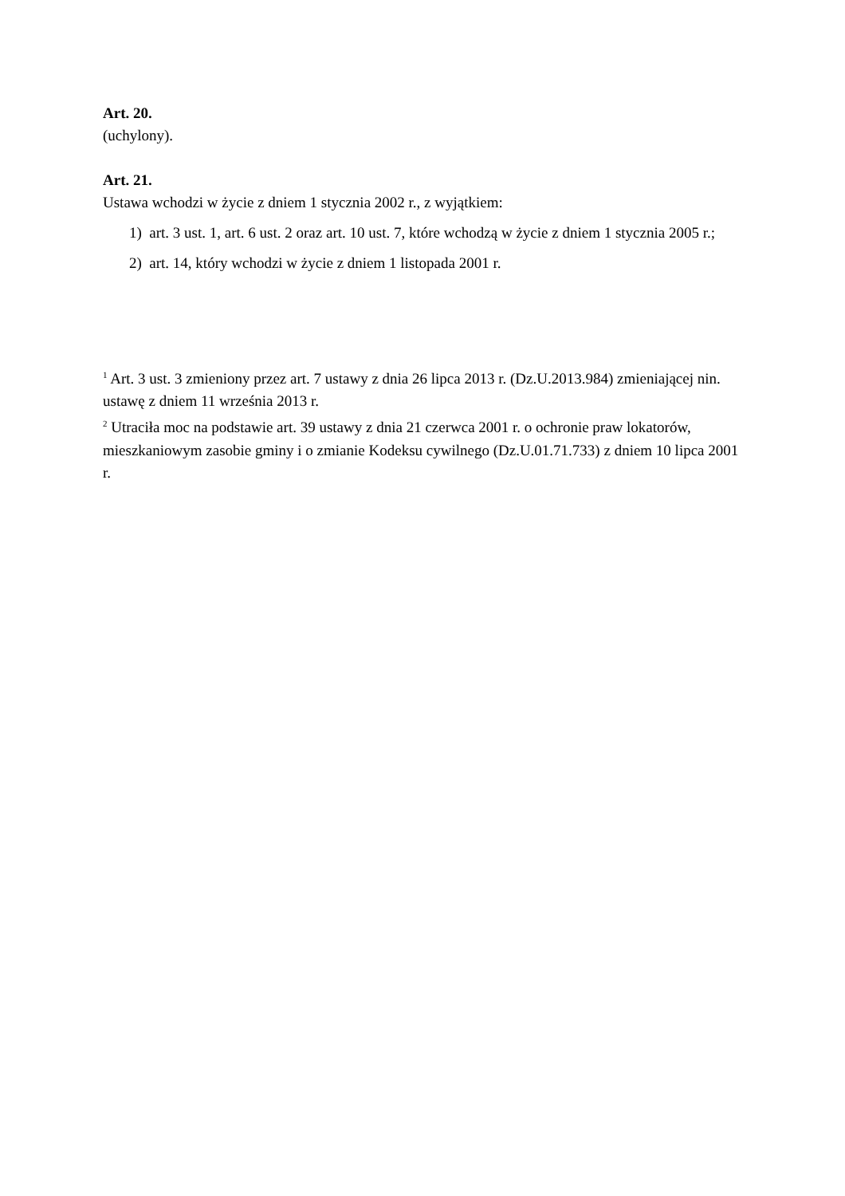Art. 20.
(uchylony).
Art. 21.
Ustawa wchodzi w życie z dniem 1 stycznia 2002 r., z wyjątkiem:
1) art. 3 ust. 1, art. 6 ust. 2 oraz art. 10 ust. 7, które wchodzą w życie z dniem 1 stycznia 2005 r.;
2) art. 14, który wchodzi w życie z dniem 1 listopada 2001 r.
<sup>1</sup> Art. 3 ust. 3 zmieniony przez art. 7 ustawy z dnia 26 lipca 2013 r. (Dz.U.2013.984) zmieniającej nin. ustawę z dniem 11 września 2013 r.
<sup>2</sup> Utraciła moc na podstawie art. 39 ustawy z dnia 21 czerwca 2001 r. o ochronie praw lokatorów, mieszkaniowym zasobie gminy i o zmianie Kodeksu cywilnego (Dz.U.01.71.733) z dniem 10 lipca 2001 r.